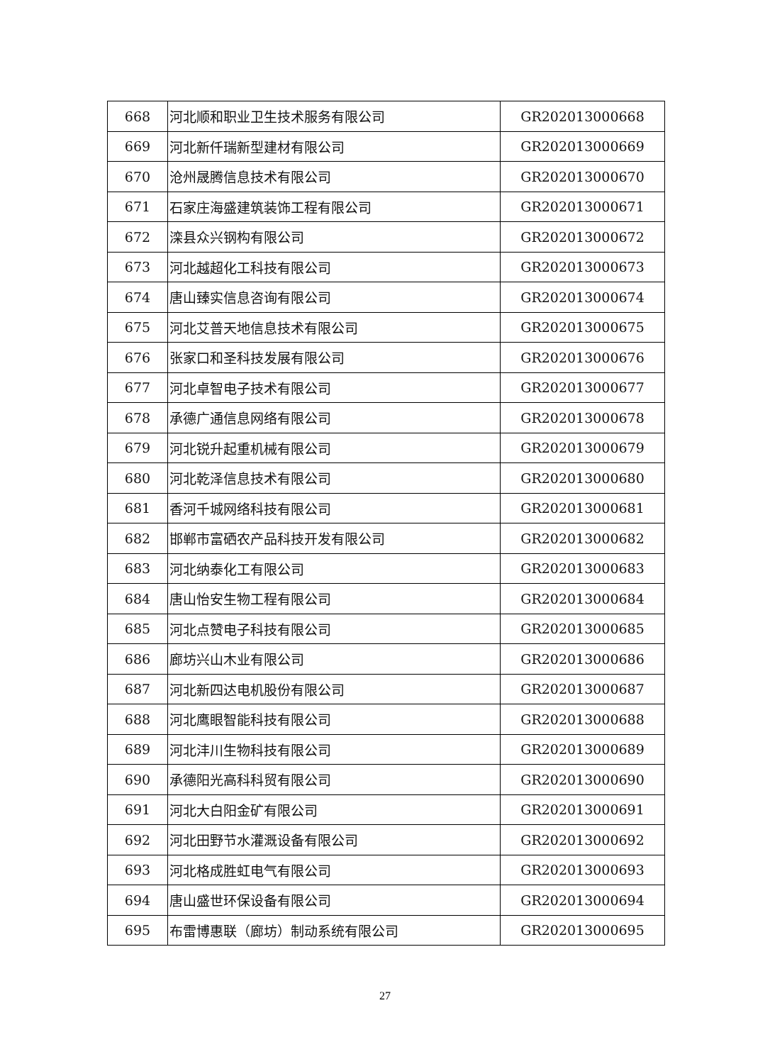| 668 | 河北顺和职业卫生技术服务有限公司 | GR202013000668 |
| 669 | 河北新仟瑞新型建材有限公司 | GR202013000669 |
| 670 | 沧州晟腾信息技术有限公司 | GR202013000670 |
| 671 | 石家庄海盛建筑装饰工程有限公司 | GR202013000671 |
| 672 | 滦县众兴钢构有限公司 | GR202013000672 |
| 673 | 河北越超化工科技有限公司 | GR202013000673 |
| 674 | 唐山臻实信息咨询有限公司 | GR202013000674 |
| 675 | 河北艾普天地信息技术有限公司 | GR202013000675 |
| 676 | 张家口和圣科技发展有限公司 | GR202013000676 |
| 677 | 河北卓智电子技术有限公司 | GR202013000677 |
| 678 | 承德广通信息网络有限公司 | GR202013000678 |
| 679 | 河北锐升起重机械有限公司 | GR202013000679 |
| 680 | 河北乾泽信息技术有限公司 | GR202013000680 |
| 681 | 香河千城网络科技有限公司 | GR202013000681 |
| 682 | 邯郸市富硒农产品科技开发有限公司 | GR202013000682 |
| 683 | 河北纳泰化工有限公司 | GR202013000683 |
| 684 | 唐山怡安生物工程有限公司 | GR202013000684 |
| 685 | 河北点赞电子科技有限公司 | GR202013000685 |
| 686 | 廊坊兴山木业有限公司 | GR202013000686 |
| 687 | 河北新四达电机股份有限公司 | GR202013000687 |
| 688 | 河北鹰眼智能科技有限公司 | GR202013000688 |
| 689 | 河北沣川生物科技有限公司 | GR202013000689 |
| 690 | 承德阳光高科科贸有限公司 | GR202013000690 |
| 691 | 河北大白阳金矿有限公司 | GR202013000691 |
| 692 | 河北田野节水灌溉设备有限公司 | GR202013000692 |
| 693 | 河北格成胜虹电气有限公司 | GR202013000693 |
| 694 | 唐山盛世环保设备有限公司 | GR202013000694 |
| 695 | 布雷博惠联（廊坊）制动系统有限公司 | GR202013000695 |
27